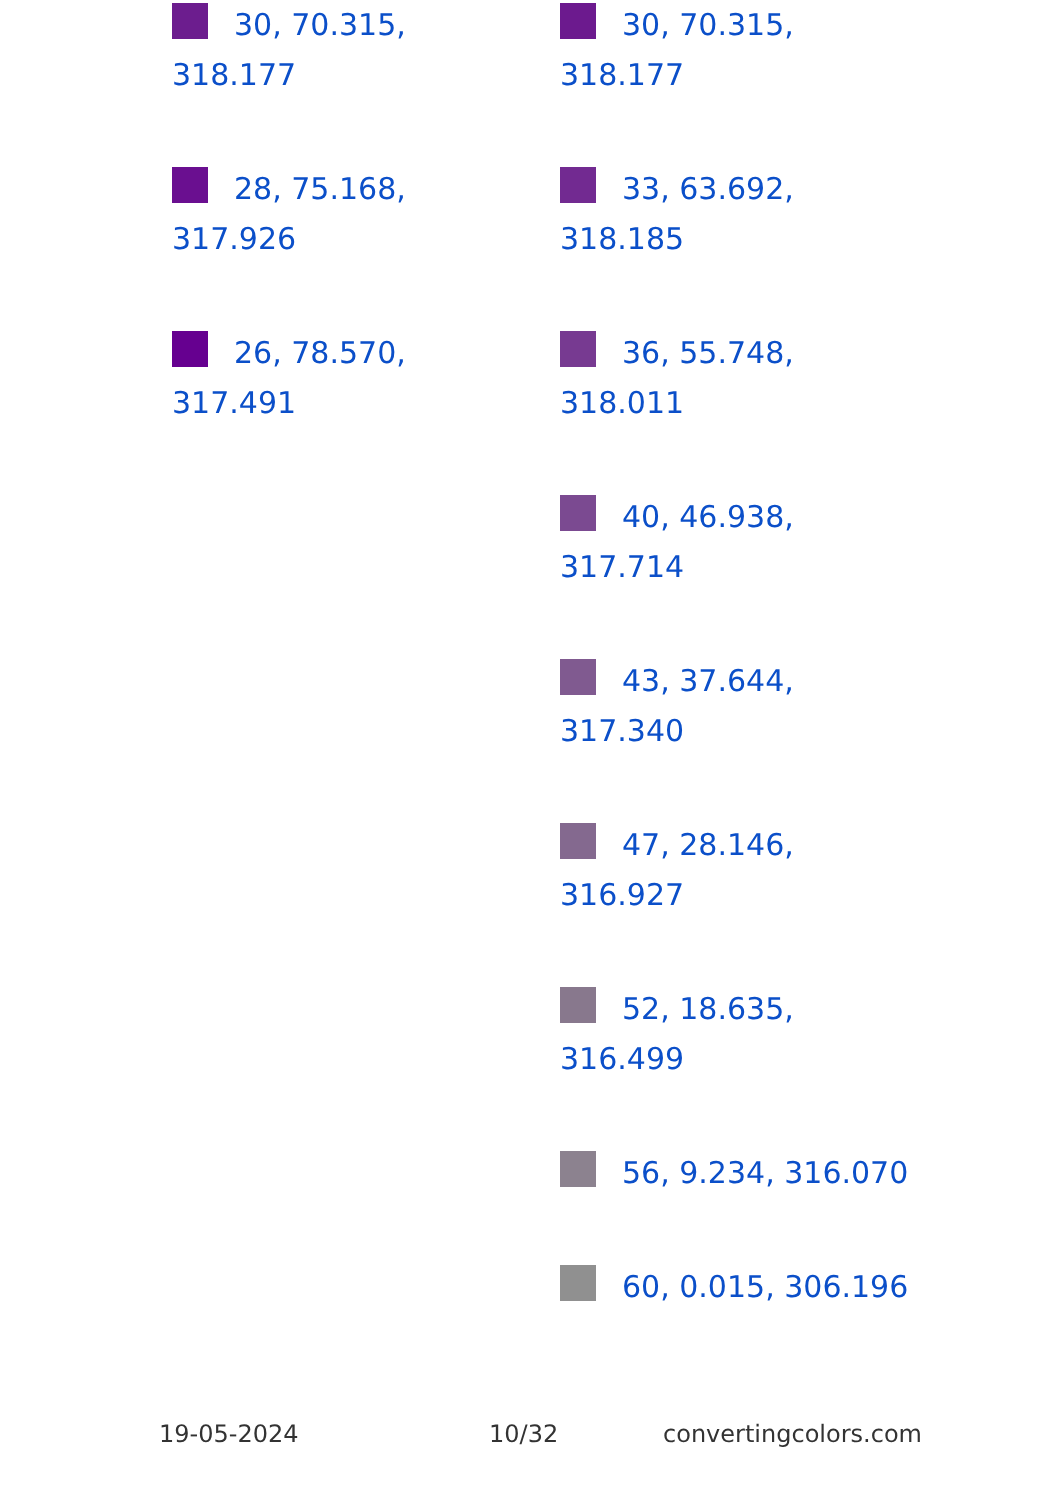30, 70.315, 318.177
28, 75.168, 317.926
26, 78.570, 317.491
30, 70.315, 318.177
33, 63.692, 318.185
36, 55.748, 318.011
40, 46.938, 317.714
43, 37.644, 317.340
47, 28.146, 316.927
52, 18.635, 316.499
56, 9.234, 316.070
60, 0.015, 306.196
19-05-2024 10/32 convertingcolors.com